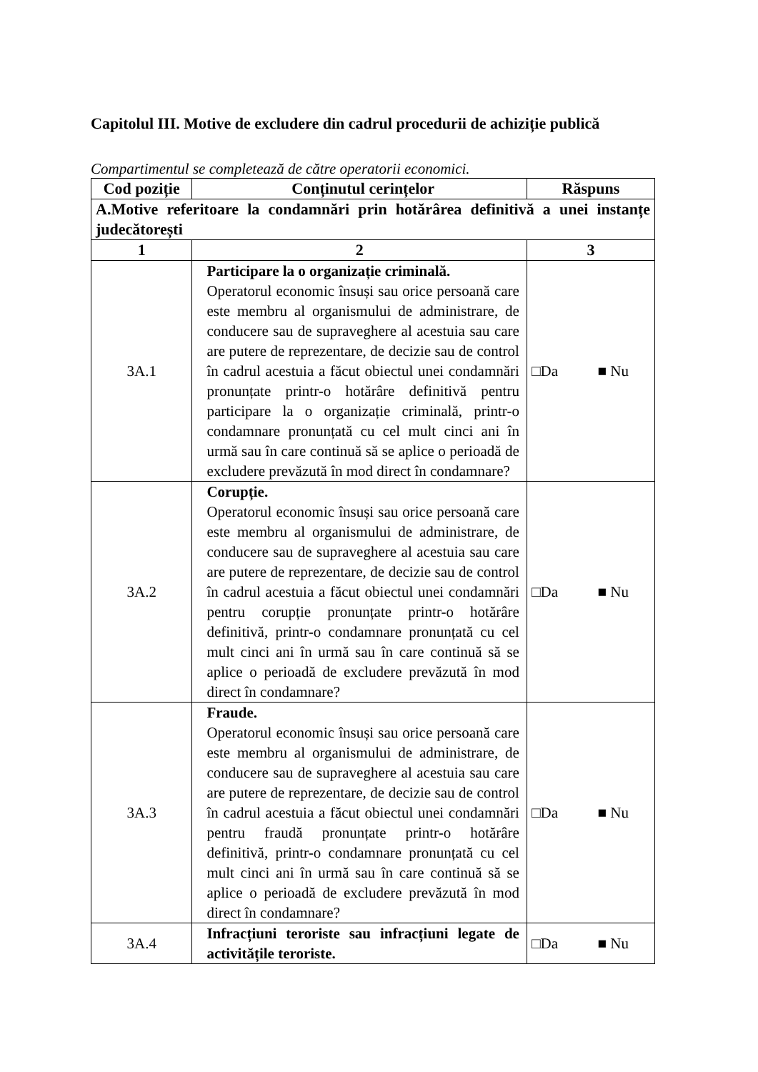Capitolul III. Motive de excludere din cadrul procedurii de achiziție publică
Compartimentul se completează de către operatorii economici.
| Cod poziție | Conținutul cerințelor | Răspuns |
| --- | --- | --- |
| A.Motive referitoare la condamnări prin hotărârea definitivă a unei instanțe judecătorești | | |
| 1 | 2 | 3 |
| 3A.1 | Participare la o organizație criminală. Operatorul economic însuși sau orice persoană care este membru al organismului de administrare, de conducere sau de supraveghere al acestuia sau care are putere de reprezentare, de decizie sau de control în cadrul acestuia a făcut obiectul unei condamnări pronunțate printr-o hotărâre definitivă pentru participare la o organizație criminală, printr-o condamnare pronunțată cu cel mult cinci ani în urmă sau în care continuă să se aplice o perioadă de excludere prevăzută în mod direct în condamnare? | □Da ■ Nu |
| 3A.2 | Corupție. Operatorul economic însuși sau orice persoană care este membru al organismului de administrare, de conducere sau de supraveghere al acestuia sau care are putere de reprezentare, de decizie sau de control în cadrul acestuia a făcut obiectul unei condamnări pentru corupție pronunțate printr-o hotărâre definitivă, printr-o condamnare pronunțată cu cel mult cinci ani în urmă sau în care continuă să se aplice o perioadă de excludere prevăzută în mod direct în condamnare? | □Da ■ Nu |
| 3A.3 | Fraude. Operatorul economic însuși sau orice persoană care este membru al organismului de administrare, de conducere sau de supraveghere al acestuia sau care are putere de reprezentare, de decizie sau de control în cadrul acestuia a făcut obiectul unei condamnări pentru fraudă pronunțate printr-o hotărâre definitivă, printr-o condamnare pronunțată cu cel mult cinci ani în urmă sau în care continuă să se aplice o perioadă de excludere prevăzută în mod direct în condamnare? | □Da ■ Nu |
| 3A.4 | Infracțiuni teroriste sau infracțiuni legate de activitățile teroriste. | □Da ■ Nu |